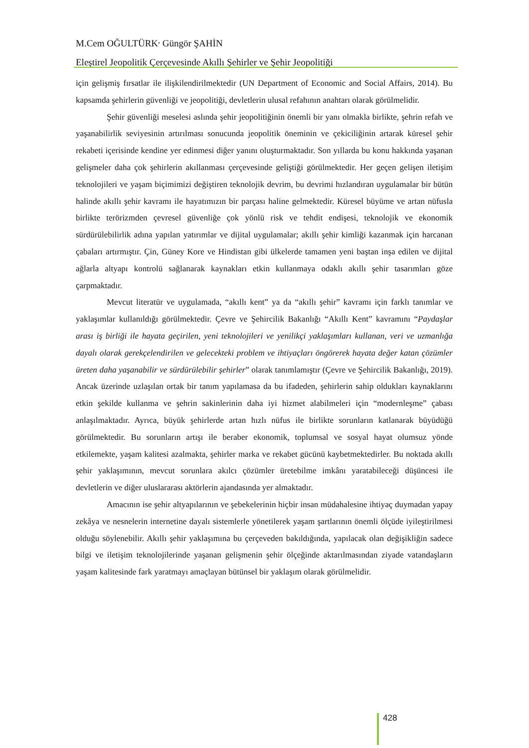M.Cem OĞULTÜRK<sup>,</sup> Güngör ŞAHİN
Eleştirel Jeopolitik Çerçevesinde Akıllı Şehirler ve Şehir Jeopolitiği
için gelişmiş fırsatlar ile ilişkilendirilmektedir (UN Department of Economic and Social Affairs, 2014). Bu kapsamda şehirlerin güvenliği ve jeopolitiği, devletlerin ulusal refahının anahtarı olarak görülmelidir.
Şehir güvenliği meselesi aslında şehir jeopolitiğinin önemli bir yanı olmakla birlikte, şehrin refah ve yaşanabilirlik seviyesinin artırılması sonucunda jeopolitik öneminin ve çekiciliğinin artarak küresel şehir rekabeti içerisinde kendine yer edinmesi diğer yanını oluşturmaktadır. Son yıllarda bu konu hakkında yaşanan gelişmeler daha çok şehirlerin akıllanması çerçevesinde geliştiği görülmektedir. Her geçen gelişen iletişim teknolojileri ve yaşam biçimimizi değiştiren teknolojik devrim, bu devrimi hızlandıran uygulamalar bir bütün halinde akıllı şehir kavramı ile hayatımızın bir parçası haline gelmektedir. Küresel büyüme ve artan nüfusla birlikte terörizmden çevresel güvenliğe çok yönlü risk ve tehdit endişesi, teknolojik ve ekonomik sürdürülebilirlik adına yapılan yatırımlar ve dijital uygulamalar; akıllı şehir kimliği kazanmak için harcanan çabaları artırmıştır. Çin, Güney Kore ve Hindistan gibi ülkelerde tamamen yeni baştan inşa edilen ve dijital ağlarla altyapı kontrolü sağlanarak kaynakları etkin kullanmaya odaklı akıllı şehir tasarımları göze çarpmaktadır.
Mevcut literatür ve uygulamada, “akıllı kent” ya da “akıllı şehir” kavramı için farklı tanımlar ve yaklaşımlar kullanıldığı görülmektedir. Çevre ve Şehircilik Bakanlığı “Akıllı Kent” kavramını “Paydaşlar arası iş birliği ile hayata geçirilen, yeni teknolojileri ve yenilikçi yaklaşımları kullanan, veri ve uzmanlığa dayalı olarak gerekçelendirilen ve gelecekteki problem ve ihtiyaçları öngörerek hayata değer katan çözümler üreten daha yaşanabilir ve sürdürülebilir şehirler” olarak tanımlamıştır (Çevre ve Şehircilik Bakanlığı, 2019). Ancak üzerinde uzlaşılan ortak bir tanım yapılamasa da bu ifadeden, şehirlerin sahip oldukları kaynaklarını etkin şekilde kullanma ve şehrin sakinlerinin daha iyi hizmet alabilmeleri için “modernleşme” çabası anlaşılmaktadır. Ayrıca, büyük şehirlerde artan hızlı nüfus ile birlikte sorunların katlanarak büyüdüğü görülmektedir. Bu sorunların artışı ile beraber ekonomik, toplumsal ve sosyal hayat olumsuz yönde etkilemekte, yaşam kalitesi azalmakta, şehirler marka ve rekabet gücünü kaybetmektedirler. Bu noktada akıllı şehir yaklaşımının, mevcut sorunlara akılcı çözümler üretebilme imkânı yaratabileceği düşüncesi ile devletlerin ve diğer uluslararası aktörlerin ajandasında yer almaktadır.
Amacının ise şehir altyapılarının ve şebekelerinin hiçbir insan müdahalesine ihtiyaç duymadan yapay zekâya ve nesnelerin internetine dayalı sistemlerle yönetilerek yaşam şartlarının önemli ölçüde iyileştirilmesi olduğu söylenebilir. Akıllı şehir yaklaşımına bu çerçeveden bakıldığında, yapılacak olan değişikliğin sadece bilgi ve iletişim teknolojilerinde yaşanan gelişmenin şehir ölçeğinde aktarılmasından ziyade vatandaşların yaşam kalitesinde fark yaratmayı amaçlayan bütünsel bir yaklaşım olarak görülmelidir.
428